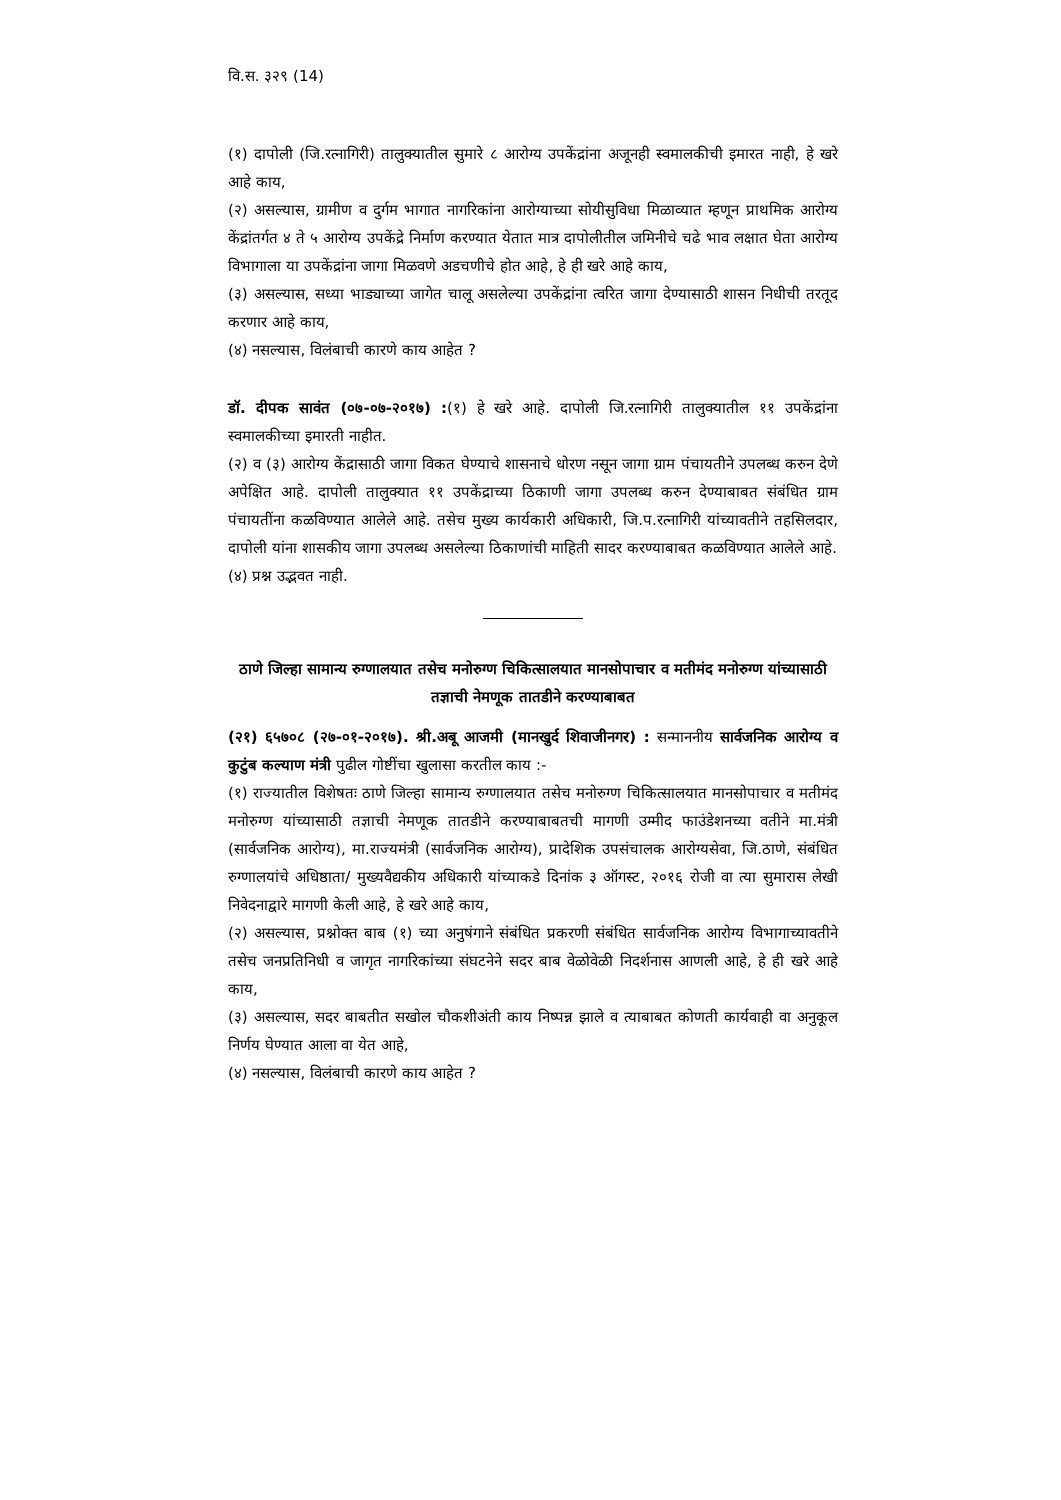वि.स. ३२९ (14)
(१) दापोली (जि.रत्नागिरी) तालुक्यातील सुमारे ८ आरोग्य उपकेंद्रांना अजूनही स्वमालकीची इमारत नाही, हे खरे आहे काय,
(२) असल्यास, ग्रामीण व दुर्गम भागात नागरिकांना आरोग्याच्या सोयीसुविधा मिळाव्यात म्हणून प्राथमिक आरोग्य केंद्रांतर्गत ४ ते ५ आरोग्य उपकेंद्रे निर्माण करण्यात येतात मात्र दापोलीतील जमिनीचे चढे भाव लक्षात घेता आरोग्य विभागाला या उपकेंद्रांना जागा मिळवणे अडचणीचे होत आहे, हे ही खरे आहे काय,
(३) असल्यास, सध्या भाड्याच्या जागेत चालू असलेल्या उपकेंद्रांना त्वरित जागा देण्यासाठी शासन निधीची तरतूद करणार आहे काय,
(४) नसल्यास, विलंबाची कारणे काय आहेत ?
डॉ. दीपक सावंत (०७-०७-२०१७) :(१) हे खरे आहे. दापोली जि.रत्नागिरी तालुक्यातील ११ उपकेंद्रांना स्वमालकीच्या इमारती नाहीत.
(२) व (३) आरोग्य केंद्रासाठी जागा विकत घेण्याचे शासनाचे धोरण नसून जागा ग्राम पंचायतीने उपलब्ध करुन देणे अपेक्षित आहे. दापोली तालुक्यात ११ उपकेंद्राच्या ठिकाणी जागा उपलब्ध करुन देण्याबाबत संबंधित ग्राम पंचायतींना कळविण्यात आलेले आहे. तसेच मुख्य कार्यकारी अधिकारी, जि.प.रत्नागिरी यांच्यावतीने तहसिलदार, दापोली यांना शासकीय जागा उपलब्ध असलेल्या ठिकाणांची माहिती सादर करण्याबाबत कळविण्यात आलेले आहे.
(४) प्रश्न उद्भवत नाही.
ठाणे जिल्हा सामान्य रुग्णालयात तसेच मनोरुग्ण चिकित्सालयात मानसोपाचार व मतीमंद मनोरुग्ण यांच्यासाठी तज्ञाची नेमणूक तातडीने करण्याबाबत
(२१) ६५७०८ (२७-०१-२०१७). श्री.अबू आजमी (मानखुर्द शिवाजीनगर) : सन्माननीय सार्वजनिक आरोग्य व कुटुंब कल्याण मंत्री पुढील गोष्टींचा खुलासा करतील काय :-
(१) राज्यातील विशेषतः ठाणे जिल्हा सामान्य रुग्णालयात तसेच मनोरुग्ण चिकित्सालयात मानसोपाचार व मतीमंद मनोरुग्ण यांच्यासाठी तज्ञाची नेमणूक तातडीने करण्याबाबतची मागणी उम्मीद फाउंडेशनच्या वतीने मा.मंत्री (सार्वजनिक आरोग्य), मा.राज्यमंत्री (सार्वजनिक आरोग्य), प्रादेशिक उपसंचालक आरोग्यसेवा, जि.ठाणे, संबंधित रुग्णालयांचे अधिष्ठाता/ मुख्यवैद्यकीय अधिकारी यांच्याकडे दिनांक ३ ऑगस्ट, २०१६ रोजी वा त्या सुमारास लेखी निवेदनाद्वारे मागणी केली आहे, हे खरे आहे काय,
(२) असल्यास, प्रश्नोक्त बाब (१) च्या अनुषंगाने संबंधित प्रकरणी संबंधित सार्वजनिक आरोग्य विभागाच्यावतीने तसेच जनप्रतिनिधी व जागृत नागरिकांच्या संघटनेने सदर बाब वेळोवेळी निदर्शनास आणली आहे, हे ही खरे आहे काय,
(३) असल्यास, सदर बाबतीत सखोल चौकशीअंती काय निष्पन्न झाले व त्याबाबत कोणती कार्यवाही वा अनुकूल निर्णय घेण्यात आला वा येत आहे,
(४) नसल्यास, विलंबाची कारणे काय आहेत ?